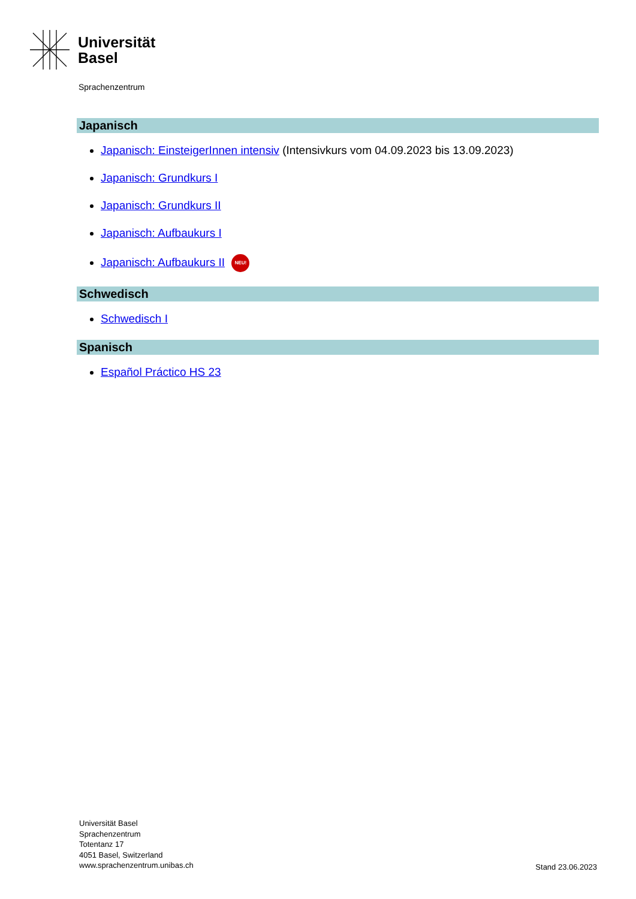Universität
Basel
Sprachenzentrum
Japanisch
Japanisch: EinsteigerInnen intensiv (Intensivkurs vom 04.09.2023 bis 13.09.2023)
Japanisch: Grundkurs I
Japanisch: Grundkurs II
Japanisch: Aufbaukurs I
Japanisch: Aufbaukurs II NEU!
Schwedisch
Schwedisch I
Spanisch
Español Práctico HS 23
Universität Basel
Sprachenzentrum
Totentanz 17
4051 Basel, Switzerland
www.sprachenzentrum.unibas.ch
Stand 23.06.2023